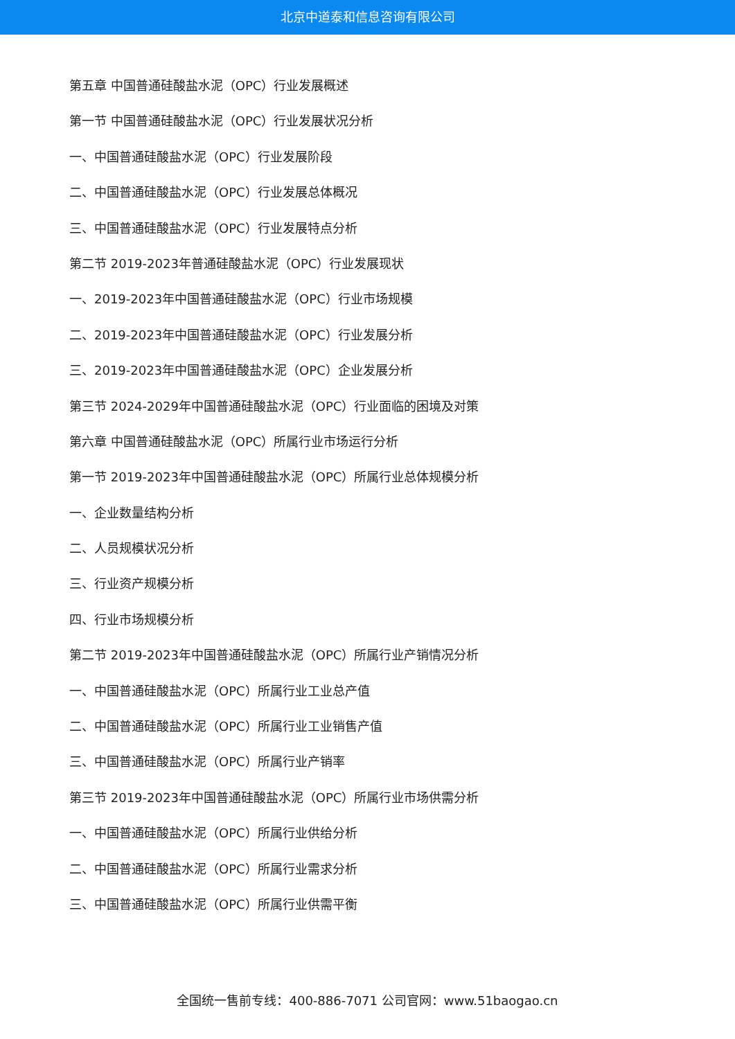北京中道泰和信息咨询有限公司
第五章 中国普通硅酸盐水泥（OPC）行业发展概述
第一节 中国普通硅酸盐水泥（OPC）行业发展状况分析
一、中国普通硅酸盐水泥（OPC）行业发展阶段
二、中国普通硅酸盐水泥（OPC）行业发展总体概况
三、中国普通硅酸盐水泥（OPC）行业发展特点分析
第二节 2019-2023年普通硅酸盐水泥（OPC）行业发展现状
一、2019-2023年中国普通硅酸盐水泥（OPC）行业市场规模
二、2019-2023年中国普通硅酸盐水泥（OPC）行业发展分析
三、2019-2023年中国普通硅酸盐水泥（OPC）企业发展分析
第三节 2024-2029年中国普通硅酸盐水泥（OPC）行业面临的困境及对策
第六章 中国普通硅酸盐水泥（OPC）所属行业市场运行分析
第一节 2019-2023年中国普通硅酸盐水泥（OPC）所属行业总体规模分析
一、企业数量结构分析
二、人员规模状况分析
三、行业资产规模分析
四、行业市场规模分析
第二节 2019-2023年中国普通硅酸盐水泥（OPC）所属行业产销情况分析
一、中国普通硅酸盐水泥（OPC）所属行业工业总产值
二、中国普通硅酸盐水泥（OPC）所属行业工业销售产值
三、中国普通硅酸盐水泥（OPC）所属行业产销率
第三节 2019-2023年中国普通硅酸盐水泥（OPC）所属行业市场供需分析
一、中国普通硅酸盐水泥（OPC）所属行业供给分析
二、中国普通硅酸盐水泥（OPC）所属行业需求分析
三、中国普通硅酸盐水泥（OPC）所属行业供需平衡
全国统一售前专线：400-886-7071 公司官网：www.51baogao.cn